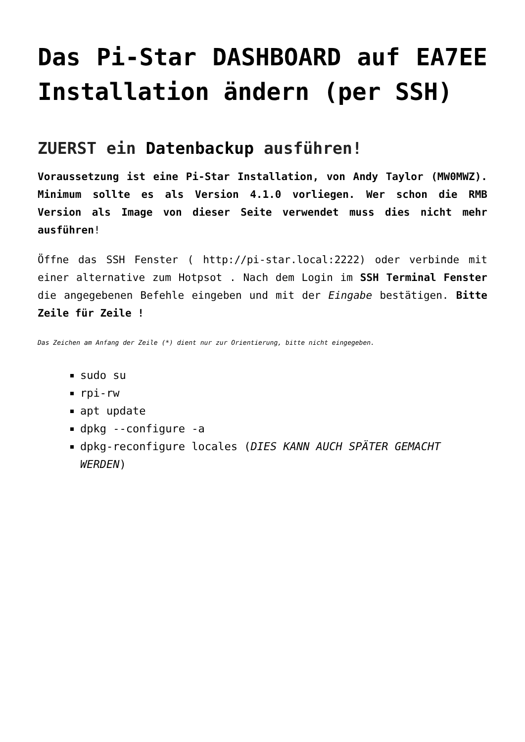Das Pi-Star DASHBOARD auf EA7EE Installation ändern (per SSH)
ZUERST ein Datenbackup ausführen!
Voraussetzung ist eine Pi-Star Installation, von Andy Taylor (MW0MWZ). Minimum sollte es als Version 4.1.0 vorliegen. Wer schon die RMB Version als Image von dieser Seite verwendet muss dies nicht mehr ausführen!
Öffne das SSH Fenster ( http://pi-star.local:2222) oder verbinde mit einer alternative zum Hotpsot . Nach dem Login im SSH Terminal Fenster die angegebenen Befehle eingeben und mit der Eingabe bestätigen. Bitte Zeile für Zeile !
Das Zeichen am Anfang der Zeile (*) dient nur zur Orientierung, bitte nicht eingegeben.
sudo su
rpi-rw
apt update
dpkg --configure -a
dpkg-reconfigure locales (DIES KANN AUCH SPÄTER GEMACHT WERDEN)